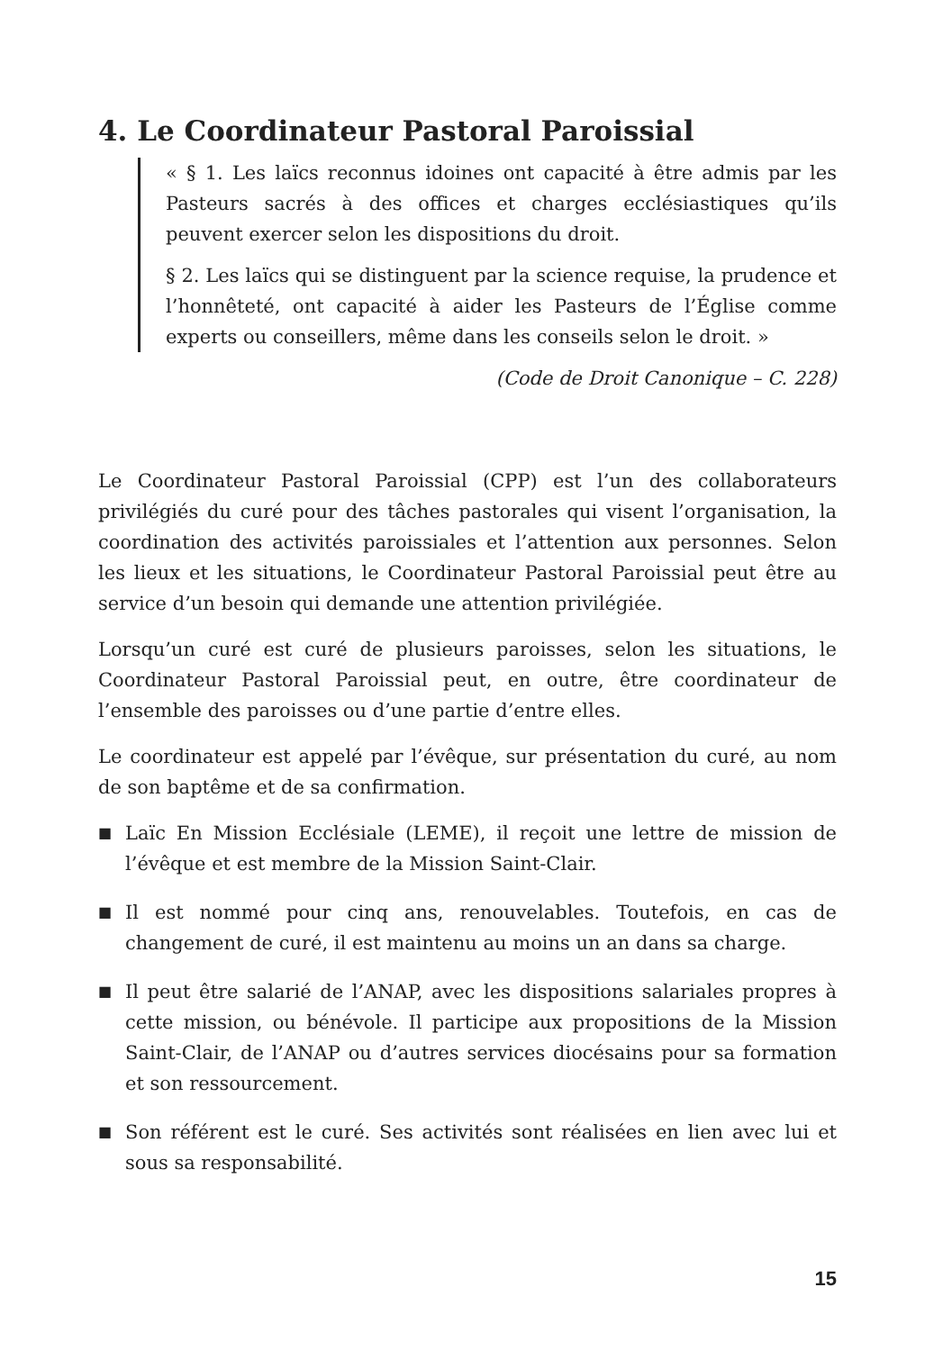4. Le Coordinateur Pastoral Paroissial
« § 1. Les laïcs reconnus idoines ont capacité à être admis par les Pasteurs sacrés à des offices et charges ecclésiastiques qu’ils peuvent exercer selon les dispositions du droit.
§ 2. Les laïcs qui se distinguent par la science requise, la prudence et l’honnêteté, ont capacité à aider les Pasteurs de l’Église comme experts ou conseillers, même dans les conseils selon le droit. »
(Code de Droit Canonique – C. 228)
Le Coordinateur Pastoral Paroissial (CPP) est l’un des collaborateurs privilégiés du curé pour des tâches pastorales qui visent l’organisation, la coordination des activités paroissiales et l’attention aux personnes. Selon les lieux et les situations, le Coordinateur Pastoral Paroissial peut être au service d’un besoin qui demande une attention privilégiée.
Lorsqu’un curé est curé de plusieurs paroisses, selon les situations, le Coordinateur Pastoral Paroissial peut, en outre, être coordinateur de l’ensemble des paroisses ou d’une partie d’entre elles.
Le coordinateur est appelé par l’évêque, sur présentation du curé, au nom de son baptême et de sa confirmation.
■ Laïc En Mission Ecclésiale (LEME), il reçoit une lettre de mission de l’évêque et est membre de la Mission Saint-Clair.
■ Il est nommé pour cinq ans, renouvelables. Toutefois, en cas de changement de curé, il est maintenu au moins un an dans sa charge.
■ Il peut être salarié de l’ANAP, avec les dispositions salariales propres à cette mission, ou bénévole. Il participe aux propositions de la Mission Saint-Clair, de l’ANAP ou d’autres services diocésains pour sa formation et son ressourcement.
■ Son référent est le curé. Ses activités sont réalisées en lien avec lui et sous sa responsabilité.
15